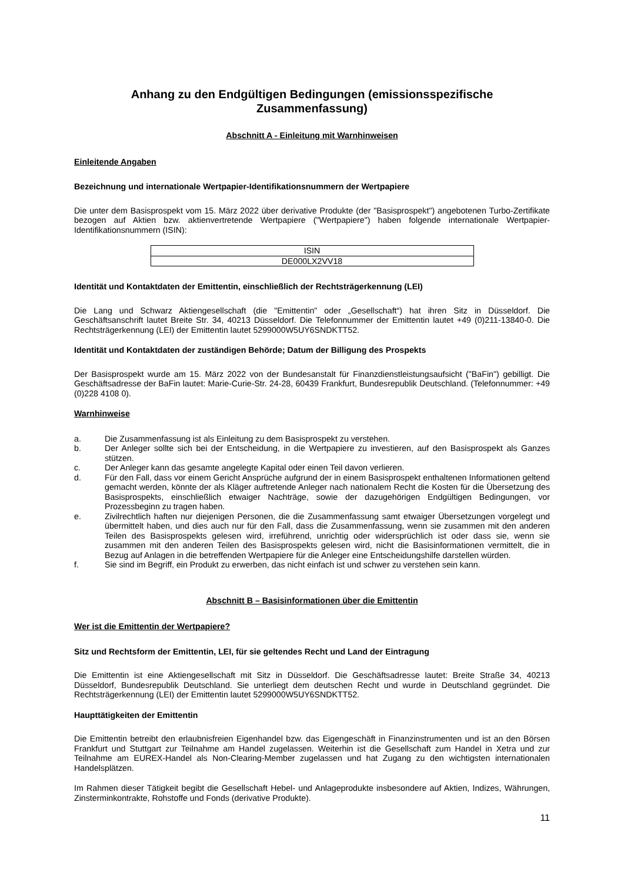Anhang zu den Endgültigen Bedingungen (emissionsspezifische Zusammenfassung)
Abschnitt A - Einleitung mit Warnhinweisen
Einleitende Angaben
Bezeichnung und internationale Wertpapier-Identifikationsnummern der Wertpapiere
Die unter dem Basisprospekt vom 15. März 2022 über derivative Produkte (der "Basisprospekt") angebotenen Turbo-Zertifikate bezogen auf Aktien bzw. aktienvertretende Wertpapiere ("Wertpapiere") haben folgende internationale Wertpapier-Identifikationsnummern (ISIN):
| ISIN |
| DE000LX2VV18 |
Identität und Kontaktdaten der Emittentin, einschließlich der Rechtsträgerkennung (LEI)
Die Lang und Schwarz Aktiengesellschaft (die "Emittentin" oder „Gesellschaft“) hat ihren Sitz in Düsseldorf. Die Geschäftsanschrift lautet Breite Str. 34, 40213 Düsseldorf. Die Telefonnummer der Emittentin lautet +49 (0)211-13840-0. Die Rechtsträgerkennung (LEI) der Emittentin lautet 5299000W5UY6SNDKTT52.
Identität und Kontaktdaten der zuständigen Behörde; Datum der Billigung des Prospekts
Der Basisprospekt wurde am 15. März 2022 von der Bundesanstalt für Finanzdienstleistungsaufsicht ("BaFin") gebilligt. Die Geschäftsadresse der BaFin lautet: Marie-Curie-Str. 24-28, 60439 Frankfurt, Bundesrepublik Deutschland. (Telefonnummer: +49 (0)228 4108 0).
Warnhinweise
a. Die Zusammenfassung ist als Einleitung zu dem Basisprospekt zu verstehen.
b. Der Anleger sollte sich bei der Entscheidung, in die Wertpapiere zu investieren, auf den Basisprospekt als Ganzes stützen.
c. Der Anleger kann das gesamte angelegte Kapital oder einen Teil davon verlieren.
d. Für den Fall, dass vor einem Gericht Ansprüche aufgrund der in einem Basisprospekt enthaltenen Informationen geltend gemacht werden, könnte der als Kläger auftretende Anleger nach nationalem Recht die Kosten für die Übersetzung des Basisprospekts, einschließlich etwaiger Nachträge, sowie der dazugehörigen Endgültigen Bedingungen, vor Prozessbeginn zu tragen haben.
e. Zivilrechtlich haften nur diejenigen Personen, die die Zusammenfassung samt etwaiger Übersetzungen vorgelegt und übermittelt haben, und dies auch nur für den Fall, dass die Zusammenfassung, wenn sie zusammen mit den anderen Teilen des Basisprospekts gelesen wird, irreführend, unrichtig oder widersprüchlich ist oder dass sie, wenn sie zusammen mit den anderen Teilen des Basisprospekts gelesen wird, nicht die Basisinformationen vermittelt, die in Bezug auf Anlagen in die betreffenden Wertpapiere für die Anleger eine Entscheidungshilfe darstellen würden.
f. Sie sind im Begriff, ein Produkt zu erwerben, das nicht einfach ist und schwer zu verstehen sein kann.
Abschnitt B – Basisinformationen über die Emittentin
Wer ist die Emittentin der Wertpapiere?
Sitz und Rechtsform der Emittentin, LEI, für sie geltendes Recht und Land der Eintragung
Die Emittentin ist eine Aktiengesellschaft mit Sitz in Düsseldorf. Die Geschäftsadresse lautet: Breite Straße 34, 40213 Düsseldorf, Bundesrepublik Deutschland. Sie unterliegt dem deutschen Recht und wurde in Deutschland gegründet. Die Rechtsträgerkennung (LEI) der Emittentin lautet 5299000W5UY6SNDKTT52.
Haupttätigkeiten der Emittentin
Die Emittentin betreibt den erlaubnisfreien Eigenhandel bzw. das Eigengeschäft in Finanzinstrumenten und ist an den Börsen Frankfurt und Stuttgart zur Teilnahme am Handel zugelassen. Weiterhin ist die Gesellschaft zum Handel in Xetra und zur Teilnahme am EUREX-Handel als Non-Clearing-Member zugelassen und hat Zugang zu den wichtigsten internationalen Handelsplätzen.
Im Rahmen dieser Tätigkeit begibt die Gesellschaft Hebel- und Anlageprodukte insbesondere auf Aktien, Indizes, Währungen, Zinsterminkontrakte, Rohstoffe und Fonds (derivative Produkte).
11